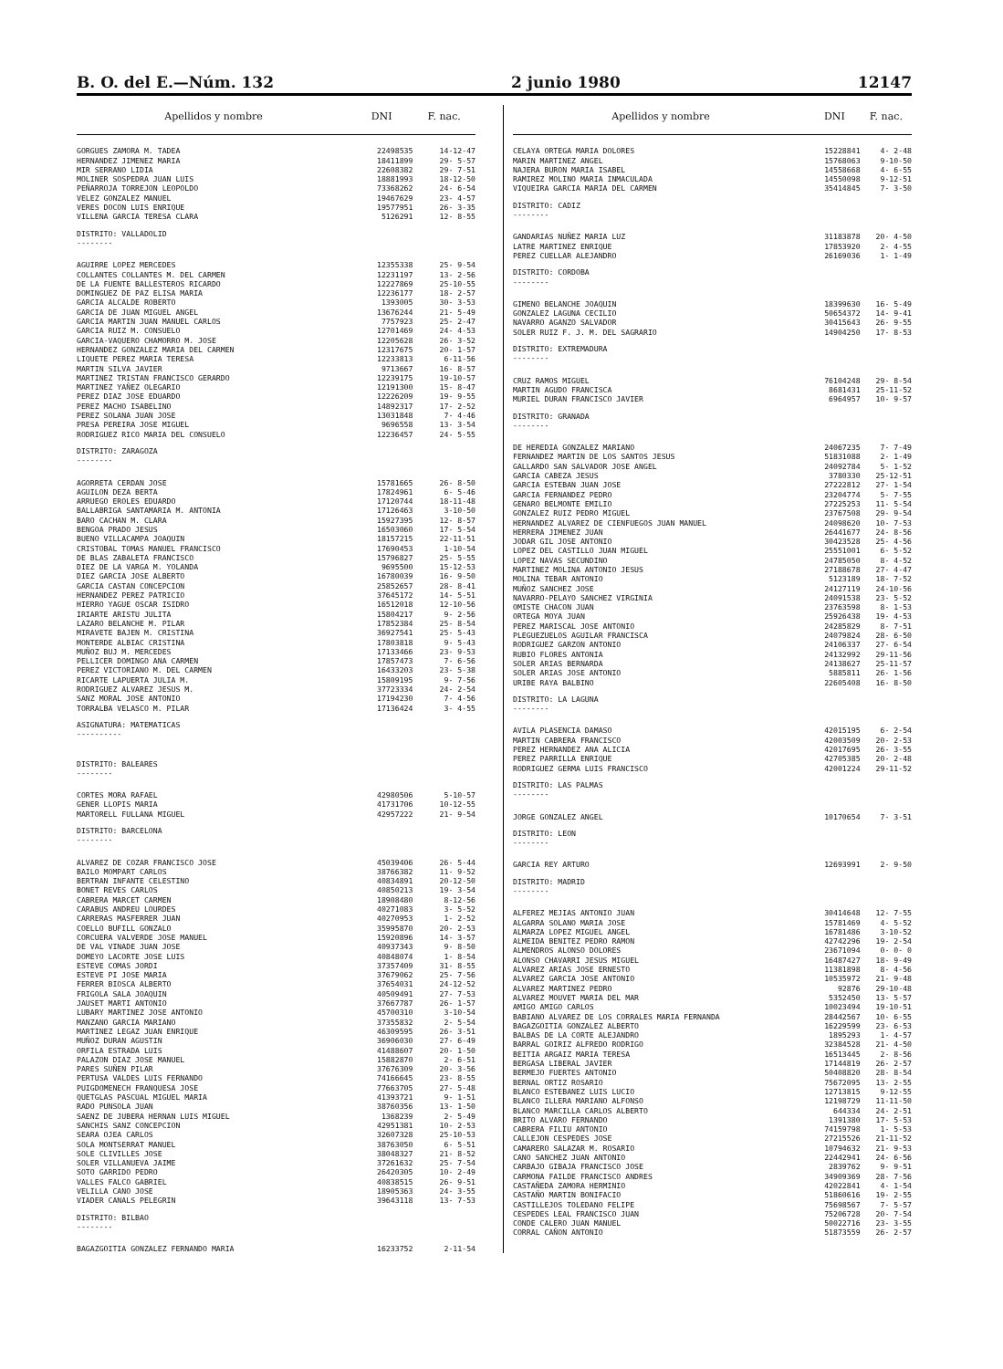B. O. del E.—Núm. 132 2 junio 1980 12147
| Apellidos y nombre | DNI | F. nac. |
| --- | --- | --- |
| GORGUES ZAMORA M. TADEA | 22498535 | 14-12-47 |
| HERNANDEZ JIMENEZ MARIA | 18411899 | 29- 5-57 |
| MIR SERRANO LIDIA | 22608382 | 29- 7-51 |
| MOLINER SOSPEDRA JUAN LUIS | 18881993 | 18-12-50 |
| PEÑARROJA TORREJON LEOPOLDO | 73368262 | 24- 6-54 |
| VELEZ GONZALEZ MANUEL | 19467629 | 23- 4-57 |
| VERES DOCON LUIS ENRIQUE | 19577951 | 26- 3-35 |
| VILLENA GARCIA TERESA CLARA | 5126291 | 12- 8-55 |
| DISTRITO: VALLADOLID -------- | | |
| AGUIRRE LOPEZ MERCEDES | 12355338 | 25- 9-54 |
| COLLANTES COLLANTES M. DEL CARMEN | 12231197 | 13- 2-56 |
| DE LA FUENTE BALLESTEROS RICARDO | 12227869 | 25-10-55 |
| DOMINGUEZ DE PAZ ELISA MARIA | 12236177 | 18- 2-57 |
| GARCIA ALCALDE ROBERTO | 1393005 | 30- 3-53 |
| GARCIA DE JUAN MIGUEL ANGEL | 13676244 | 21- 5-49 |
| GARCIA MARTIN JUAN MANUEL CARLOS | 7757923 | 25- 2-47 |
| GARCIA RUIZ M. CONSUELO | 12701469 | 24- 4-53 |
| GARCIA-VAQUERO CHAMORRO M. JOSE | 12205628 | 26- 3-52 |
| HERNANDEZ GONZALEZ MARIA DEL CARMEN | 12317675 | 20- 1-57 |
| LIQUETE PEREZ MARIA TERESA | 12233813 | 6-11-56 |
| MARTIN SILVA JAVIER | 9713667 | 16- 8-57 |
| MARTINEZ TRISTAN FRANCISCO GERARDO | 12239175 | 19-10-57 |
| MARTINEZ YAÑEZ OLEGARIO | 12191300 | 15- 8-47 |
| PEREZ DIAZ JOSE EDUARDO | 12226209 | 19- 9-55 |
| PEREZ MACHO ISABELINO | 14892317 | 17- 2-52 |
| PEREZ SOLANA JUAN JOSE | 13031848 | 7- 4-46 |
| PRESA PEREIRA JOSE MIGUEL | 9696558 | 13- 3-54 |
| RODRIGUEZ RICO MARIA DEL CONSUELO | 12236457 | 24- 5-55 |
| DISTRITO: ZARAGOZA -------- | | |
| AGORRETA CERDAN JOSE | 15781665 | 26- 8-50 |
| AGUILON DEZA BERTA | 17824961 | 6- 5-46 |
| ARRUEGO EROLES EDUARDO | 17120744 | 18-11-48 |
| BALLABRIGA SANTAMARIA M. ANTONIA | 17126463 | 3-10-50 |
| BARO CACHAN M. CLARA | 15927395 | 12- 8-57 |
| BENGOA PRADO JESUS | 16503060 | 17- 5-54 |
| BUENO VILLACAMPA JOAQUIN | 18157215 | 22-11-51 |
| CRISTOBAL TOMAS MANUEL FRANCISCO | 17690453 | 1-10-54 |
| DE BLAS ZABALETA FRANCISCO | 15796827 | 25- 5-55 |
| DIEZ DE LA VARGA M. YOLANDA | 9695500 | 15-12-53 |
| DIEZ GARCIA JOSE ALBERTO | 16780039 | 16- 9-50 |
| GARCIA CASTAN CONCEPCION | 25852657 | 28- 8-41 |
| HERNANDEZ PEREZ PATRICIO | 37645172 | 14- 5-51 |
| HIERRO YAGUE OSCAR ISIDRO | 16512018 | 12-10-56 |
| IRIARTE ARISTU JULITA | 15804217 | 9- 2-56 |
| LAZARO BELANCHE M. PILAR | 17852384 | 25- 8-54 |
| MIRAVETE BAJEN M. CRISTINA | 36927541 | 25- 5-43 |
| MONTERDE ALBIAC CRISTINA | 17803818 | 9- 5-43 |
| MUÑOZ BUJ M. MERCEDES | 17133466 | 23- 9-53 |
| PELLICER DOMINGO ANA CARMEN | 17857473 | 7- 6-56 |
| PEREZ VICTORIANO M. DEL CARMEN | 16433203 | 23- 5-38 |
| RICARTE LAPUERTA JULIA M. | 15809195 | 9- 7-56 |
| RODRIGUEZ ALVAREZ JESUS M. | 37723334 | 24- 2-54 |
| SANZ MORAL JOSE ANTONIO | 17194230 | 7- 4-56 |
| TORRALBA VELASCO M. PILAR | 17136424 | 3- 4-55 |
| ASIGNATURA: MATEMATICAS ---------- | | |
| DISTRITO: BALEARES -------- | | |
| CORTES MORA RAFAEL | 42980506 | 5-10-57 |
| GENER LLOPIS MARIA | 41731706 | 10-12-55 |
| MARTORELL FULLANA MIGUEL | 42957222 | 21- 9-54 |
| DISTRITO: BARCELONA -------- | | |
| ALVAREZ DE COZAR FRANCISCO JOSE | 45039406 | 26- 5-44 |
| BAILO MOMPART CARLOS | 38766382 | 11- 9-52 |
| BERTRAN INFANTE CELESTINO | 40834891 | 20-12-50 |
| BONET REVES CARLOS | 40850213 | 19- 3-54 |
| CABRERA MARCET CARMEN | 18908480 | 8-12-56 |
| CARABUS ANDREU LOURDES | 40271083 | 3- 5-52 |
| CARRERAS MASFERRER JUAN | 40270953 | 1- 2-52 |
| COELLO BUFILL GONZALO | 35995870 | 20- 2-53 |
| CORCUERA VALVERDE JOSE MANUEL | 15920896 | 14- 3-57 |
| DE VAL VINADE JUAN JOSE | 40937343 | 9- 8-50 |
| DOMEYO LACORTE JOSE LUIS | 40848074 | 1- 8-54 |
| ESTEVE COMAS JORDI | 37357409 | 31- 8-55 |
| ESTEVE PI JOSE MARIA | 37679062 | 25- 7-56 |
| FERRER BIOSCA ALBERTO | 37654031 | 24-12-52 |
| FRIGOLA SALA JOAQUIN | 40509491 | 27- 7-53 |
| JAUSET MARTI ANTONIO | 37667787 | 26- 1-57 |
| LUBARY MARTINEZ JOSE ANTONIO | 45700310 | 3-10-54 |
| MANZANO GARCIA MARIANO | 37355832 | 2- 5-54 |
| MARTINEZ LEGAZ JUAN ENRIQUE | 46309595 | 26- 3-51 |
| MUÑOZ DURAN AGUSTIN | 36906030 | 27- 6-49 |
| ORFILA ESTRADA LUIS | 41488607 | 20- 1-50 |
| PALAZON DIAZ JOSE MANUEL | 15882870 | 2- 6-51 |
| PARES SUÑEN PILAR | 37676309 | 20- 3-56 |
| PERTUSA VALDES LUIS FERNANDO | 74166645 | 23- 8-55 |
| PUIGDOMENECH FRANQUESA JOSE | 77663705 | 27- 5-48 |
| QUETGLAS PASCUAL MIGUEL MARIA | 41393721 | 9- 1-51 |
| RADO PUNSOLA JUAN | 38760356 | 13- 1-50 |
| SAENZ DE JUBERA HERNAN LUIS MIGUEL | 1368239 | 2- 5-49 |
| SANCHIS SANZ CONCEPCION | 42951381 | 10- 2-53 |
| SEARA OJEA CARLOS | 32607328 | 25-10-53 |
| SOLA MONTSERRAT MANUEL | 38763050 | 6- 5-51 |
| SOLE CLIVILLES JOSE | 38048327 | 21- 8-52 |
| SOLER VILLANUEVA JAIME | 37261632 | 25- 7-54 |
| SOTO GARRIDO PEDRO | 26420305 | 10- 2-49 |
| VALLES FALCO GABRIEL | 40838515 | 26- 9-51 |
| VELILLA CANO JOSE | 18905363 | 24- 3-55 |
| VIADER CANALS PELEGRIN | 39643118 | 13- 7-53 |
| DISTRITO: BILBAO -------- | | |
| BAGAZGOITIA GONZALEZ FERNANDO MARIA | 16233752 | 2-11-54 |
| Apellidos y nombre | DNI | F. nac. |
| --- | --- | --- |
| CELAYA ORTEGA MARIA DOLORES | 15228841 | 4- 2-48 |
| MARIN MARTINEZ ANGEL | 15768063 | 9-10-50 |
| NAJERA BURON MARIA ISABEL | 14558668 | 4- 6-55 |
| RAMIREZ MOLINO MARIA INMACULADA | 14550098 | 9-12-51 |
| VIQUEIRA GARCIA MARIA DEL CARMEN | 35414845 | 7- 3-50 |
| DISTRITO: CADIZ -------- | | |
| GANDARIAS NUÑEZ MARIA LUZ | 31183878 | 20- 4-50 |
| LATRE MARTINEZ ENRIQUE | 17853920 | 2- 4-55 |
| PEREZ CUELLAR ALEJANDRO | 26169036 | 1- 1-49 |
| DISTRITO: CORDOBA -------- | | |
| GIMENO BELANCHE JOAQUIN | 18399630 | 16- 5-49 |
| GONZALEZ LAGUNA CECILIO | 50654372 | 14- 9-41 |
| NAVARRO AGANZO SALVADOR | 30415643 | 26- 9-55 |
| SOLER RUIZ F. J. M. DEL SAGRARIO | 14904250 | 17- 8-53 |
| DISTRITO: EXTREMADURA -------- | | |
| CRUZ RAMOS MIGUEL | 76104248 | 29- 8-54 |
| MARTIN AGUDO FRANCISCA | 8681431 | 25-11-52 |
| MURIEL DURAN FRANCISCO JAVIER | 6964957 | 10- 9-57 |
| DISTRITO: GRANADA -------- | | |
| DE HEREDIA GONZALEZ MARIANO | 24067235 | 7- 7-49 |
| FERNANDEZ MARTIN DE LOS SANTOS JESUS | 51831088 | 2- 1-49 |
| GALLARDO SAN SALVADOR JOSE ANGEL | 24092784 | 5- 1-52 |
| GARCIA CABEZA JESUS | 3780330 | 25-12-51 |
| GARCIA ESTEBAN JUAN JOSE | 27222812 | 27- 1-54 |
| GARCIA FERNANDEZ PEDRO | 23204774 | 5- 7-55 |
| GENARO BELMONTE EMILIO | 27225253 | 11- 5-54 |
| GONZALEZ RUIZ PEDRO MIGUEL | 23767508 | 29- 9-54 |
| HERNANDEZ ALVAREZ DE CIENFUEGOS JUAN MANUEL | 24098620 | 10- 7-53 |
| HERRERA JIMENEZ JUAN | 26441677 | 24- 8-56 |
| JODAR GIL JOSE ANTONIO | 30423528 | 25- 4-56 |
| LOPEZ DEL CASTILLO JUAN MIGUEL | 25551001 | 6- 5-52 |
| LOPEZ NAVAS SECUNDINO | 24785050 | 8- 4-52 |
| MARTINEZ MOLINA ANTONIO JESUS | 27188678 | 27- 4-47 |
| MOLINA TEBAR ANTONIO | 5123189 | 18- 7-52 |
| MUÑOZ SANCHEZ JOSE | 24127119 | 24-10-56 |
| NAVARRO-PELAYO SANCHEZ VIRGINIA | 24091538 | 23- 5-52 |
| OMISTE CHACON JUAN | 23763598 | 8- 1-53 |
| ORTEGA MOYA JUAN | 25926438 | 19- 4-53 |
| PEREZ MARISCAL JOSE ANTONIO | 24285829 | 8- 7-51 |
| PLEGUEZUELOS AGUILAR FRANCISCA | 24079824 | 28- 6-50 |
| RODRIGUEZ GARZON ANTONIO | 24106337 | 27- 6-54 |
| RUBIO FLORES ANTONIA | 24132992 | 29-11-56 |
| SOLER ARIAS BERNARDA | 24138627 | 25-11-57 |
| SOLER ARIAS JOSE ANTONIO | 5885811 | 26- 1-56 |
| URIBE RAYA BALBINO | 22605408 | 16- 8-50 |
| DISTRITO: LA LAGUNA -------- | | |
| AVILA PLASENCIA DAMASO | 42015195 | 6- 2-54 |
| MARTIN CABRERA FRANCISCO | 42003509 | 20- 2-53 |
| PEREZ HERNANDEZ ANA ALICIA | 42017695 | 26- 3-55 |
| PEREZ PARRILLA ENRIQUE | 42705385 | 20- 2-48 |
| RODRIGUEZ GERMA LUIS FRANCISCO | 42001224 | 29-11-52 |
| DISTRITO: LAS PALMAS -------- | | |
| JORGE GONZALEZ ANGEL | 10170654 | 7- 3-51 |
| DISTRITO: LEON -------- | | |
| GARCIA REY ARTURO | 12693991 | 2- 9-50 |
| DISTRITO: MADRID -------- | | |
| ALFEREZ MEJIAS ANTONIO JUAN | 30414648 | 12- 7-55 |
| ALGARRA SOLANO MARIA JOSE | 15781469 | 4- 5-52 |
| ALMARZA LOPEZ MIGUEL ANGEL | 16781486 | 3-10-52 |
| ALMEIDA BENITEZ PEDRO RAMON | 42742296 | 19- 2-54 |
| ALMENDROS ALONSO DOLORES | 23671094 | 0- 0- 0 |
| ALONSO CHAVARRI JESUS MIGUEL | 16487427 | 18- 9-49 |
| ALVAREZ ARIAS JOSE ERNESTO | 11381898 | 8- 4-56 |
| ALVAREZ GARCIA JOSE ANTONIO | 10535972 | 21- 9-48 |
| ALVAREZ MARTINEZ PEDRO | 92876 | 29-10-48 |
| ALVAREZ MOUVET MARIA DEL MAR | 5352450 | 13- 5-57 |
| AMIGO AMIGO CARLOS | 10023494 | 19-10-51 |
| BABIANO ALVAREZ DE LOS CORRALES MARIA FERNANDA | 28442567 | 10- 6-55 |
| BAGAZGOITIA GONZALEZ ALBERTO | 16229599 | 23- 6-53 |
| BALBAS DE LA CORTE ALEJANDRO | 1895293 | 1- 4-57 |
| BARRAL GOIRIZ ALFREDO RODRIGO | 32384528 | 21- 4-50 |
| BEITIA ARGAIZ MARIA TERESA | 16513445 | 2- 8-56 |
| BERGASA LIBERAL JAVIER | 17144819 | 26- 2-57 |
| BERMEJO FUERTES ANTONIO | 50408820 | 28- 8-54 |
| BERNAL ORTIZ ROSARIO | 75672095 | 13- 2-55 |
| BLANCO ESTEBANEZ LUIS LUCIO | 12713815 | 9-12-55 |
| BLANCO ILLERA MARIANO ALFONSO | 12198729 | 11-11-50 |
| BLANCO MARCILLA CARLOS ALBERTO | 644334 | 24- 2-51 |
| BRITO ALVARO FERNANDO | 1391380 | 17- 5-53 |
| CABRERA FILIU ANTONIO | 74159798 | 1- 5-53 |
| CALLEJON CESPEDES JOSE | 27215526 | 21-11-52 |
| CAMARERO SALAZAR M. ROSARIO | 10794632 | 21- 9-53 |
| CANO SANCHEZ JUAN ANTONIO | 22442941 | 24- 6-56 |
| CARBAJO GIBAJA FRANCISCO JOSE | 2839762 | 9- 9-51 |
| CARMONA FAILDE FRANCISCO ANDRES | 34909369 | 28- 7-56 |
| CASTAÑEDA ZAMORA HERMINIO | 42022841 | 4- 1-54 |
| CASTAÑO MARTIN BONIFACIO | 51860616 | 19- 2-55 |
| CASTILLEJOS TOLEDANO FELIPE | 75698567 | 7- 5-57 |
| CESPEDES LEAL FRANCISCO JUAN | 75206728 | 20- 7-54 |
| CONDE CALERO JUAN MANUEL | 50022716 | 23- 3-55 |
| CORRAL CAÑON ANTONIO | 51873559 | 26- 2-57 |